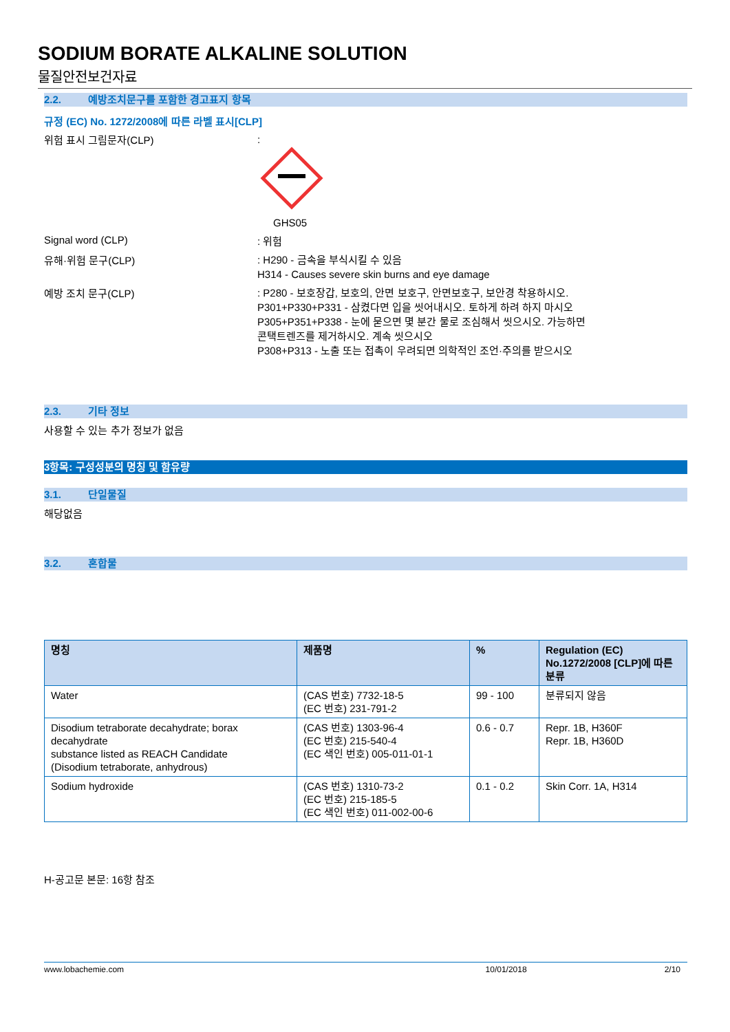SODIUM BORATE ALKALINE SOLUTION
물질안전보건자료
2.2. 예방조치문구를 포함한 경고표지 항목
규정 (EC) No. 1272/2008에 따른 라벨 표시[CLP]
위험 표시 그림문자(CLP)
:
GHS05
Signal word (CLP)
: 위험
유해·위험 문구(CLP)
: H290 - 금속을 부식시킬 수 있음
H314 - Causes severe skin burns and eye damage
예방 조치 문구(CLP)
: P280 - 보호장갑, 보호의, 안면 보호구, 안면보호구, 보안경 착용하시오.
P301+P330+P331 - 삼켰다면 입을 씻어내시오. 토하게 하려 하지 마시오
P305+P351+P338 - 눈에 묻으면 몇 분간 물로 조심해서 씻으시오. 가능하면
콘택트렌즈를 제거하시오. 계속 씻으시오
P308+P313 - 노출 또는 접촉이 우려되면 의학적인 조언·주의를 받으시오
2.3. 기타 정보
사용할 수 있는 추가 정보가 없음
3항목: 구성성분의 명칭 및 함유량
3.1. 단일물질
해당없음
3.2. 혼합물
| 명칭 | 제품명 | % | Regulation (EC) No.1272/2008 [CLP]에 따른 분류 |
| --- | --- | --- | --- |
| Water | (CAS 번호) 7732-18-5 (EC 번호) 231-791-2 | 99 - 100 | 분류되지 않음 |
| Disodium tetraborate decahydrate; borax decahydrate substance listed as REACH Candidate (Disodium tetraborate, anhydrous) | (CAS 번호) 1303-96-4 (EC 번호) 215-540-4 (EC 색인 번호) 005-011-01-1 | 0.6 - 0.7 | Repr. 1B, H360F Repr. 1B, H360D |
| Sodium hydroxide | (CAS 번호) 1310-73-2 (EC 번호) 215-185-5 (EC 색인 번호) 011-002-00-6 | 0.1 - 0.2 | Skin Corr. 1A, H314 |
H-공고문 본문: 16항 참조
www.lobachemie.com 10/01/2018 2/10